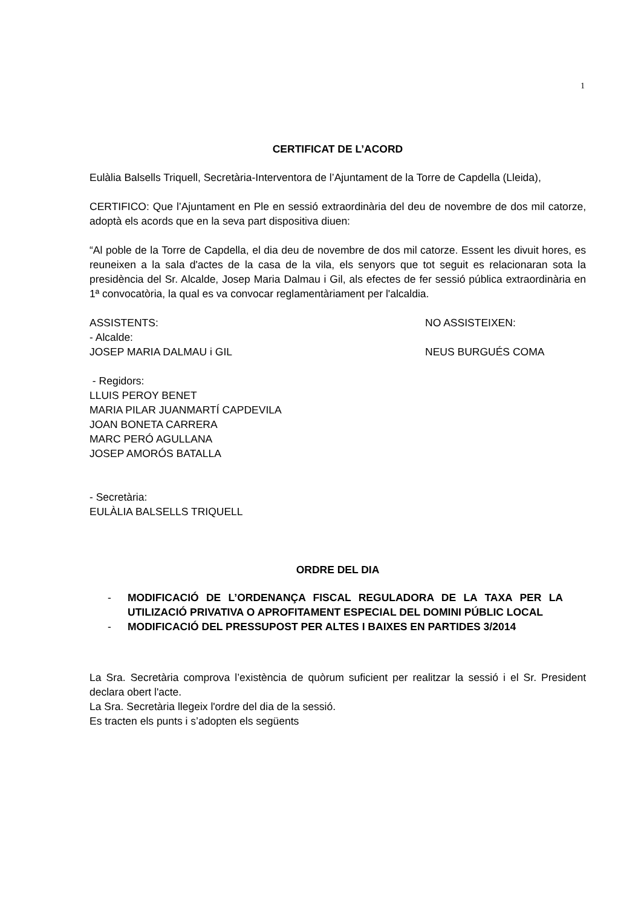1
CERTIFICAT DE L’ACORD
Eulàlia Balsells Triquell, Secretària-Interventora de l’Ajuntament de la Torre de Capdella (Lleida),
CERTIFICO: Que l’Ajuntament en Ple en sessió extraordinària del deu de novembre de dos mil catorze, adoptà els acords que en la seva part dispositiva diuen:
“Al poble de la Torre de Capdella, el dia deu de novembre de dos mil catorze. Essent les divuit hores, es reuneixen a la sala d'actes de la casa de la vila, els senyors que tot seguit es relacionaran sota la presidència del Sr. Alcalde, Josep Maria Dalmau i Gil, als efectes de fer sessió pública extraordinària en 1ª convocatòria, la qual es va convocar reglamentàriament per l'alcaldia.
ASSISTENTS: NO ASSISTEIXEN:
- Alcalde:
JOSEP MARIA DALMAU i GIL NEUS BURGUÉS COMA
- Regidors:
LLUIS PEROY BENET
MARIA PILAR JUANMARTÍ CAPDEVILA
JOAN BONETA CARRERA
MARC PERÓ AGULLANA
JOSEP AMORÓS BATALLA
- Secretària:
EULÀLIA BALSELLS TRIQUELL
ORDRE DEL DIA
- MODIFICACIÓ DE L’ORDENANÇA FISCAL REGULADORA DE LA TAXA PER LA UTILIZACIÓ PRIVATIVA O APROFITAMENT ESPECIAL DEL DOMINI PÚBLIC LOCAL
- MODIFICACIÓ DEL PRESSUPOST PER ALTES I BAIXES EN PARTIDES 3/2014
La Sra. Secretària comprova l’existència de quòrum suficient per realitzar la sessió i el Sr. President declara obert l'acte.
La Sra. Secretària llegeix l'ordre del dia de la sessió.
Es tracten els punts i s’adopten els següents